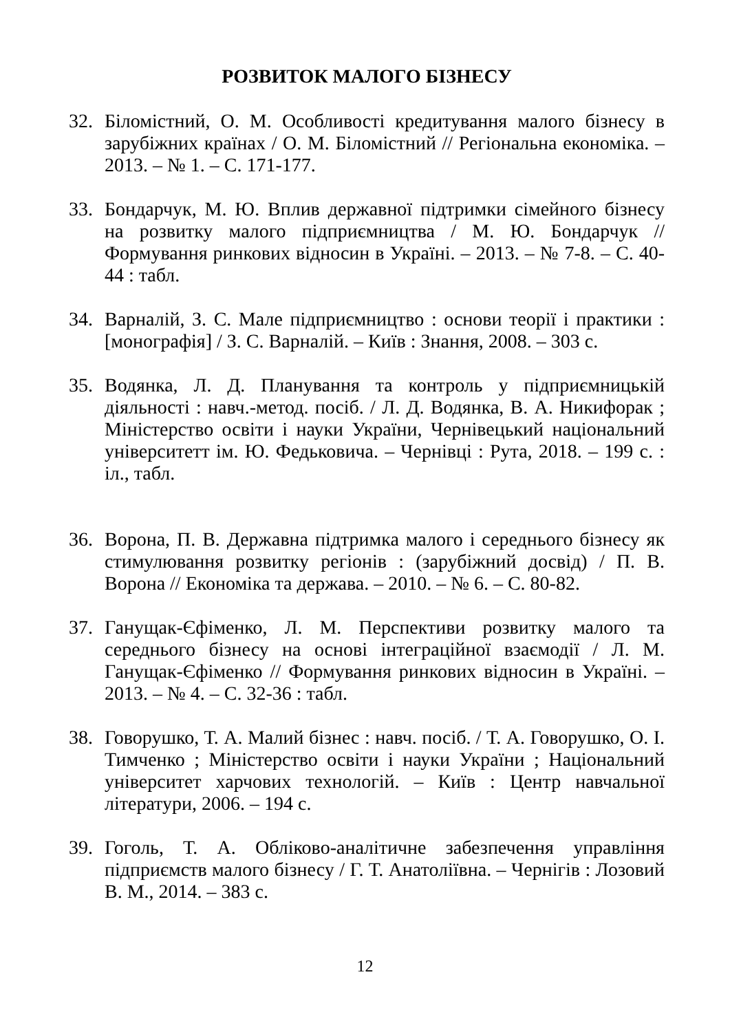РОЗВИТОК МАЛОГО БІЗНЕСУ
32. Біломістний, О. М. Особливості кредитування малого бізнесу в зарубіжних країнах / О. М. Біломістний // Регіональна економіка. – 2013. – № 1. – С. 171-177.
33. Бондарчук, М. Ю. Вплив державної підтримки сімейного бізнесу на розвитку малого підприємництва / М. Ю. Бондарчук // Формування ринкових відносин в Україні. – 2013. – № 7-8. – С. 40-44 : табл.
34. Варналій, З. С. Мале підприємництво : основи теорії і практики : [монографія] / З. С. Варналій. – Київ : Знання, 2008. – 303 с.
35. Водянка, Л. Д. Планування та контроль у підприємницькій діяльності : навч.-метод. посіб. / Л. Д. Водянка, В. А. Никифорак ; Міністерство освіти і науки України, Чернівецький національний університетт ім. Ю. Федьковича. – Чернівці : Рута, 2018. – 199 с. : іл., табл.
36. Ворона, П. В. Державна підтримка малого і середнього бізнесу як стимулювання розвитку регіонів : (зарубіжний досвід) / П. В. Ворона // Економіка та держава. – 2010. – № 6. – С. 80-82.
37. Ганущак-Єфіменко, Л. М. Перспективи розвитку малого та середнього бізнесу на основі інтеграційної взаємодії / Л. М. Ганущак-Єфіменко // Формування ринкових відносин в Україні. – 2013. – № 4. – С. 32-36 : табл.
38. Говорушко, Т. А. Малий бізнес : навч. посіб. / Т. А. Говорушко, О. І. Тимченко ; Міністерство освіти і науки України ; Національний університет харчових технологій. – Київ : Центр навчальної літератури, 2006. – 194 с.
39. Гоголь, Т. А. Обліково-аналітичне забезпечення управління підприємств малого бізнесу / Г. Т. Анатоліївна. – Чернігів : Лозовий В. М., 2014. – 383 с.
12